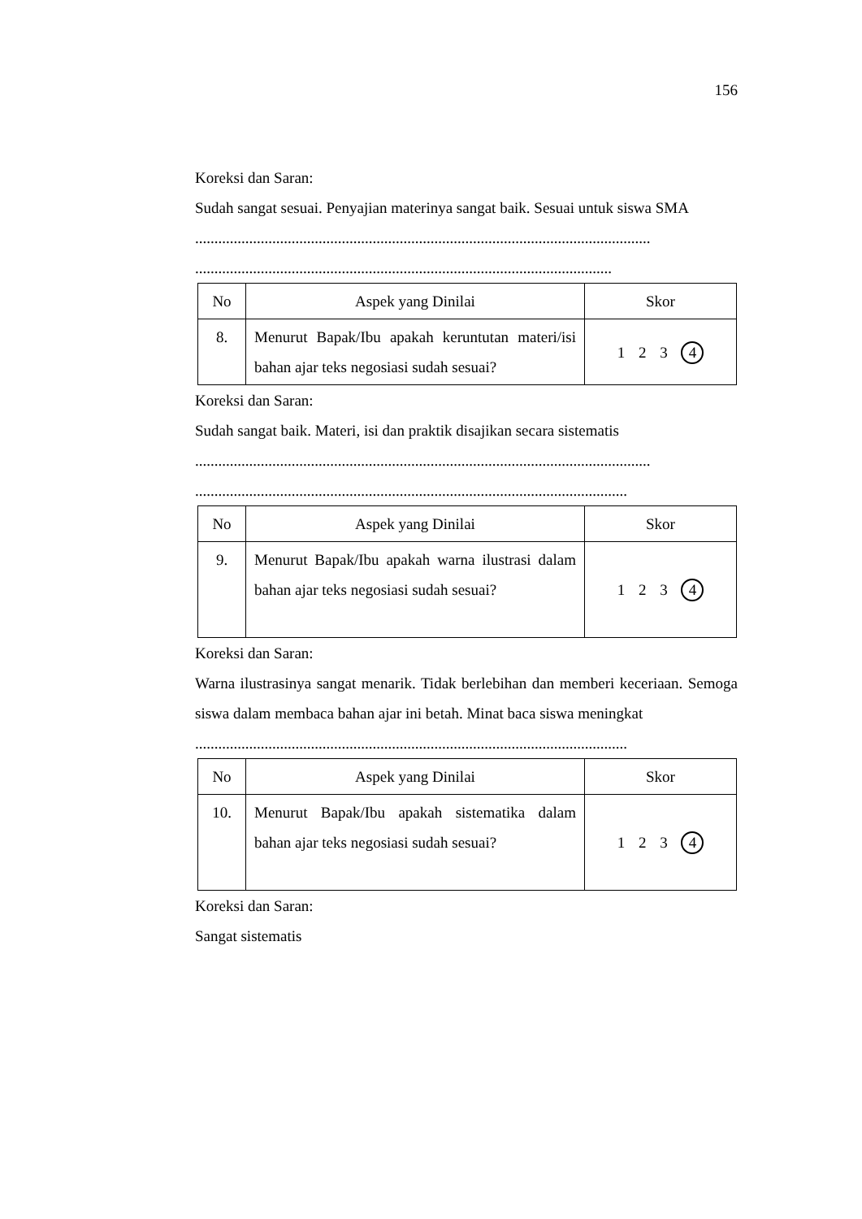156
Koreksi dan Saran:
Sudah sangat sesuai. Penyajian materinya sangat baik. Sesuai untuk siswa SMA
......................................................................................................................
............................................................................................................
| No | Aspek yang Dinilai | Skor |
| --- | --- | --- |
| 8. | Menurut Bapak/Ibu apakah keruntutan materi/isi bahan ajar teks negosiasi sudah sesuai? | 1 2 3 4 |
Koreksi dan Saran:
Sudah sangat baik. Materi, isi dan praktik disajikan secara sistematis
......................................................................................................................
................................................................................................................
| No | Aspek yang Dinilai | Skor |
| --- | --- | --- |
| 9. | Menurut Bapak/Ibu apakah warna ilustrasi dalam bahan ajar teks negosiasi sudah sesuai? | 1 2 3 4 |
Koreksi dan Saran:
Warna ilustrasinya sangat menarik. Tidak berlebihan dan memberi keceriaan. Semoga siswa dalam membaca bahan ajar ini betah. Minat baca siswa meningkat
................................................................................................................
| No | Aspek yang Dinilai | Skor |
| --- | --- | --- |
| 10. | Menurut Bapak/Ibu apakah sistematika dalam bahan ajar teks negosiasi sudah sesuai? | 1 2 3 4 |
Koreksi dan Saran:
Sangat sistematis